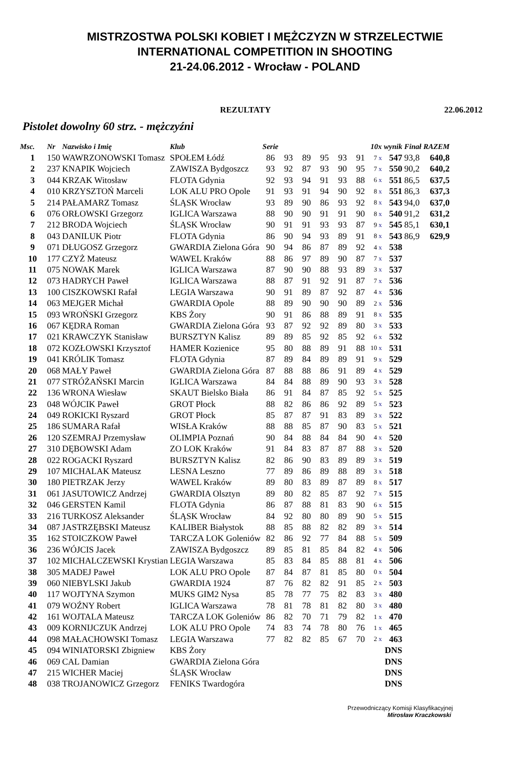MISTRZOSTWA POLSKI KOBIET I MĘŻCZYZN W STRZELECTWIE
INTERNATIONAL COMPETITION IN SHOOTING
21-24.06.2012 - Wrocław - POLAND
REZULTATY 22.06.2012
Pistolet dowolny 60 strz. - mężczyźni
| Msc. | Nr | Nazwisko i Imię | Klub | Serie | | | | | | 10x | wynik | Finał | RAZEM |
| --- | --- | --- | --- | --- | --- | --- | --- | --- | --- | --- | --- | --- | --- |
| 1 | 150 | WAWRZONOWSKI Tomasz | SPOŁEM Łódź | 86 | 93 | 89 | 95 | 93 | 91 | 7 x | 547 | 93,8 | 640,8 |
| 2 | 237 | KNAPIK Wojciech | ZAWISZA Bydgoszcz | 93 | 92 | 87 | 93 | 90 | 95 | 7 x | 550 | 90,2 | 640,2 |
| 3 | 044 | KRZAK Witosław | FLOTA Gdynia | 92 | 93 | 94 | 91 | 93 | 88 | 6 x | 551 | 86,5 | 637,5 |
| 4 | 010 | KRZYSZTOŃ Marceli | LOK ALU PRO Opole | 91 | 93 | 91 | 94 | 90 | 92 | 8 x | 551 | 86,3 | 637,3 |
| 5 | 214 | PAŁAMARZ Tomasz | ŚLĄSK Wrocław | 93 | 89 | 90 | 86 | 93 | 92 | 8 x | 543 | 94,0 | 637,0 |
| 6 | 076 | ORŁOWSKI Grzegorz | IGLICA Warszawa | 88 | 90 | 90 | 91 | 91 | 90 | 8 x | 540 | 91,2 | 631,2 |
| 7 | 212 | BRODA Wojciech | ŚLĄSK Wrocław | 90 | 91 | 91 | 93 | 93 | 87 | 9 x | 545 | 85,1 | 630,1 |
| 8 | 043 | DANILUK Piotr | FLOTA Gdynia | 86 | 90 | 94 | 93 | 89 | 91 | 8 x | 543 | 86,9 | 629,9 |
| 9 | 071 | DŁUGOSZ Grzegorz | GWARDIA Zielona Góra | 90 | 94 | 86 | 87 | 89 | 92 | 4 x | 538 | | |
| 10 | 177 | CZYŻ Mateusz | WAWEL Kraków | 88 | 86 | 97 | 89 | 90 | 87 | 7 x | 537 | | |
| 11 | 075 | NOWAK Marek | IGLICA Warszawa | 87 | 90 | 90 | 88 | 93 | 89 | 3 x | 537 | | |
| 12 | 073 | HADRYCH Paweł | IGLICA Warszawa | 88 | 87 | 91 | 92 | 91 | 87 | 7 x | 536 | | |
| 13 | 100 | CISZKOWSKI Rafał | LEGIA Warszawa | 90 | 91 | 89 | 87 | 92 | 87 | 4 x | 536 | | |
| 14 | 063 | MEJGER Michał | GWARDIA Opole | 88 | 89 | 90 | 90 | 90 | 89 | 2 x | 536 | | |
| 15 | 093 | WROŃSKI Grzegorz | KBS Żory | 90 | 91 | 86 | 88 | 89 | 91 | 8 x | 535 | | |
| 16 | 067 | KĘDRA Roman | GWARDIA Zielona Góra | 93 | 87 | 92 | 92 | 89 | 80 | 3 x | 533 | | |
| 17 | 021 | KRAWCZYK Stanisław | BURSZTYN Kalisz | 89 | 89 | 85 | 92 | 85 | 92 | 6 x | 532 | | |
| 18 | 072 | KOZŁOWSKI Krzysztof | HAMER Kozienice | 95 | 80 | 88 | 89 | 91 | 88 | 10 x | 531 | | |
| 19 | 041 | KRÓLIK Tomasz | FLOTA Gdynia | 87 | 89 | 84 | 89 | 89 | 91 | 9 x | 529 | | |
| 20 | 068 | MAŁY Paweł | GWARDIA Zielona Góra | 87 | 88 | 88 | 86 | 91 | 89 | 4 x | 529 | | |
| 21 | 077 | STRÓŻAŃSKI Marcin | IGLICA Warszawa | 84 | 84 | 88 | 89 | 90 | 93 | 3 x | 528 | | |
| 22 | 136 | WRONA Wiesław | SKAUT Bielsko Biała | 86 | 91 | 84 | 87 | 85 | 92 | 5 x | 525 | | |
| 23 | 048 | WÓJCIK Paweł | GROT Płock | 88 | 82 | 86 | 86 | 92 | 89 | 5 x | 523 | | |
| 24 | 049 | ROKICKI Ryszard | GROT Płock | 85 | 87 | 87 | 91 | 83 | 89 | 3 x | 522 | | |
| 25 | 186 | SUMARA Rafał | WISŁA Kraków | 88 | 88 | 85 | 87 | 90 | 83 | 5 x | 521 | | |
| 26 | 120 | SZEMRAJ Przemysław | OLIMPIA Poznań | 90 | 84 | 88 | 84 | 84 | 90 | 4 x | 520 | | |
| 27 | 310 | DĘBOWSKI Adam | ZO LOK Kraków | 91 | 84 | 83 | 87 | 87 | 88 | 3 x | 520 | | |
| 28 | 022 | ROGACKI Ryszard | BURSZTYN Kalisz | 82 | 86 | 90 | 83 | 89 | 89 | 3 x | 519 | | |
| 29 | 107 | MICHALAK Mateusz | LESNA Leszno | 77 | 89 | 86 | 89 | 88 | 89 | 3 x | 518 | | |
| 30 | 180 | PIETRZAK Jerzy | WAWEL Kraków | 89 | 80 | 83 | 89 | 87 | 89 | 8 x | 517 | | |
| 31 | 061 | JASUTOWICZ Andrzej | GWARDIA Olsztyn | 89 | 80 | 82 | 85 | 87 | 92 | 7 x | 515 | | |
| 32 | 046 | GERSTEN Kamil | FLOTA Gdynia | 86 | 87 | 88 | 81 | 83 | 90 | 6 x | 515 | | |
| 33 | 216 | TURKOSZ Aleksander | ŚLĄSK Wrocław | 84 | 92 | 80 | 80 | 89 | 90 | 5 x | 515 | | |
| 34 | 087 | JASTRZĘBSKI Mateusz | KALIBER Białystok | 88 | 85 | 88 | 82 | 82 | 89 | 3 x | 514 | | |
| 35 | 162 | STOICZKOW Paweł | TARCZA LOK Goleniów | 82 | 86 | 92 | 77 | 84 | 88 | 5 x | 509 | | |
| 36 | 236 | WÓJCIS Jacek | ZAWISZA Bydgoszcz | 89 | 85 | 81 | 85 | 84 | 82 | 4 x | 506 | | |
| 37 | 102 | MICHALCZEWSKI Krystian | LEGIA Warszawa | 85 | 83 | 84 | 85 | 88 | 81 | 4 x | 506 | | |
| 38 | 305 | MADEJ Paweł | LOK ALU PRO Opole | 87 | 84 | 87 | 81 | 85 | 80 | 0 x | 504 | | |
| 39 | 060 | NIEBYLSKI Jakub | GWARDIA 1924 | 87 | 76 | 82 | 82 | 91 | 85 | 2 x | 503 | | |
| 40 | 117 | WOJTYNA Szymon | MUKS GIM2 Nysa | 85 | 78 | 77 | 75 | 82 | 83 | 3 x | 480 | | |
| 41 | 079 | WOŹNY Robert | IGLICA Warszawa | 78 | 81 | 78 | 81 | 82 | 80 | 3 x | 480 | | |
| 42 | 161 | WOJTALA Mateusz | TARCZA LOK Goleniów | 86 | 82 | 70 | 71 | 79 | 82 | 1 x | 470 | | |
| 43 | 009 | KORNIJCZUK Andrzej | LOK ALU PRO Opole | 74 | 83 | 74 | 78 | 80 | 76 | 1 x | 465 | | |
| 44 | 098 | MAŁACHOWSKI Tomasz | LEGIA Warszawa | 77 | 82 | 82 | 85 | 67 | 70 | 2 x | 463 | | |
| 45 | 094 | WINIATORSKI Zbigniew | KBS Żory | | | | | | | | DNS | | |
| 46 | 069 | CAL Damian | GWARDIA Zielona Góra | | | | | | | | DNS | | |
| 47 | 215 | WICHER Maciej | ŚLĄSK Wrocław | | | | | | | | DNS | | |
| 48 | 038 | TROJANOWICZ Grzegorz | FENIKS Twardogóra | | | | | | | | DNS | | |
Przewodniczący Komisji Klasyfikacyjnej
Mirosław Kraczkowski